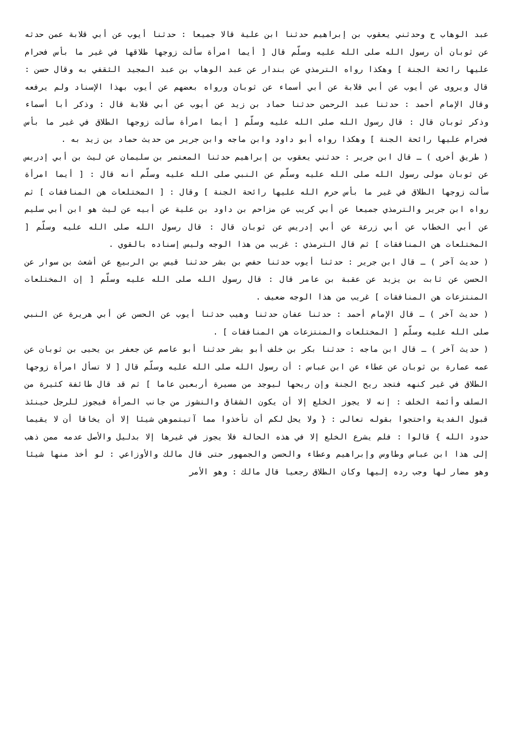عبد الوهاب ح وحدثني يعقوب بن إبراهيم حدثنا ابن علية قالا جميعا : حدثنا أيوب عن أبي قلابة عمن حدثه عن ثوبان أن رسول الله صلى الله عليه وسلّم قال [ أيما امرأة سألت زوجها طلاقها في غير ما بأس فحرام عليها رائحة الجنة ] وهكذا رواه الترمذي عن بندار عن عبد الوهاب بن عبد المجيد الثقفي به وقال حسن : قال ويروى عن أيوب عن أبي قلابة عن أبي أسماء عن ثوبان ورواه بعضهم عن أيوب بهذا الإسناد ولم يرفعه وقال الإمام أحمد : حدثنا عبد الرحمن حدثنا حماد بن زيد عن أيوب عن أبي قلابة قال : وذكر أبا أسماء وذكر ثوبان قال : قال رسول الله صلى الله عليه وسلّم [ أيما امرأة سألت زوجها الطلاق في غير ما بأس فحرام عليها رائحة الجنة ] وهكذا رواه أبو داود وابن ماجه وابن جرير من حديث حماد بن زيد به .
( طريق أخرى ) ـ قال ابن جرير : حدثني يعقوب بن إبراهيم حدثنا المعتمر بن سليمان عن ليث بن أبي إدريس عن ثوبان مولى رسول الله صلى الله عليه وسلّم عن النبي صلى الله عليه وسلّم أنه قال : [ أيما امرأة سألت زوجها الطلاق في غير ما بأس حرم الله عليها رائحة الجنة ] وقال : [ المختلعات هن المنافقات ] ثم رواه ابن جرير والترمذي جميعا عن أبي كريب عن مزاحم بن داود بن علية عن أبيه عن ليث هو ابن أبي سليم عن أبي الخطاب عن أبي زرعة عن أبي إدريس عن ثوبان قال : قال رسول الله صلى الله عليه وسلّم [ المختلعات هن المنافقات ] ثم قال الترمذي : غريب من هذا الوجه وليس إسناده بالقوي .
( حديث آخر ) ـ قال ابن جرير : حدثنا أيوب حدثنا حفص بن بشر حدثنا قيس بن الربيع عن أشعث بن سوار عن الحسن عن ثابت بن يزيد عن عقبة بن عامر قال : قال رسول الله صلى الله عليه وسلّم [ إن المختلعات المنتزعات هن المنافقات ] غريب من هذا الوجه ضعيف .
( حديث آخر ) ـ قال الإمام أحمد : حدثنا عفان حدثنا وهيب حدثنا أيوب عن الحسن عن أبي هريرة عن النبي صلى الله عليه وسلّم [ المختلعات والمنتزعات هن المنافقات ] .
( حديث آخر ) ـ قال ابن ماجه : حدثنا بكر بن خلف أبو بشر حدثنا أبو عاصم عن جعفر بن يحيى بن ثوبان عن عمه عمارة بن ثوبان عن عطاء عن ابن عباس : أن رسول الله صلى الله عليه وسلّم قال [ لا تسأل امرأة زوجها الطلاق في غير كنهه فتجد ريح الجنة وإن ريحها ليوجد من مسيرة أربعين عاما ] ثم قد قال طائفة كثيرة من السلف وأئمة الخلف : إنه لا يجوز الخلع إلا أن يكون الشقاق والنشوز من جانب المرأة فيجوز للرجل حينئذ قبول الفدية واحتجوا بقوله تعالى : { ولا يحل لكم أن تأخذوا مما آتيتموهن شيئا إلا أن يخافا أن لا يقيما حدود الله } قالوا : فلم يشرع الخلع إلا في هذه الحالة فلا يجوز في غيرها إلا بدليل والأصل عدمه ممن ذهب إلى هذا ابن عباس وطاوس وإبراهيم وعطاء والحسن والجمهور حتى قال مالك والأوزاعي : لو أخذ منها شيئا وهو مضار لها وجب رده إليها وكان الطلاق رجعيا قال مالك : وهو الأمر